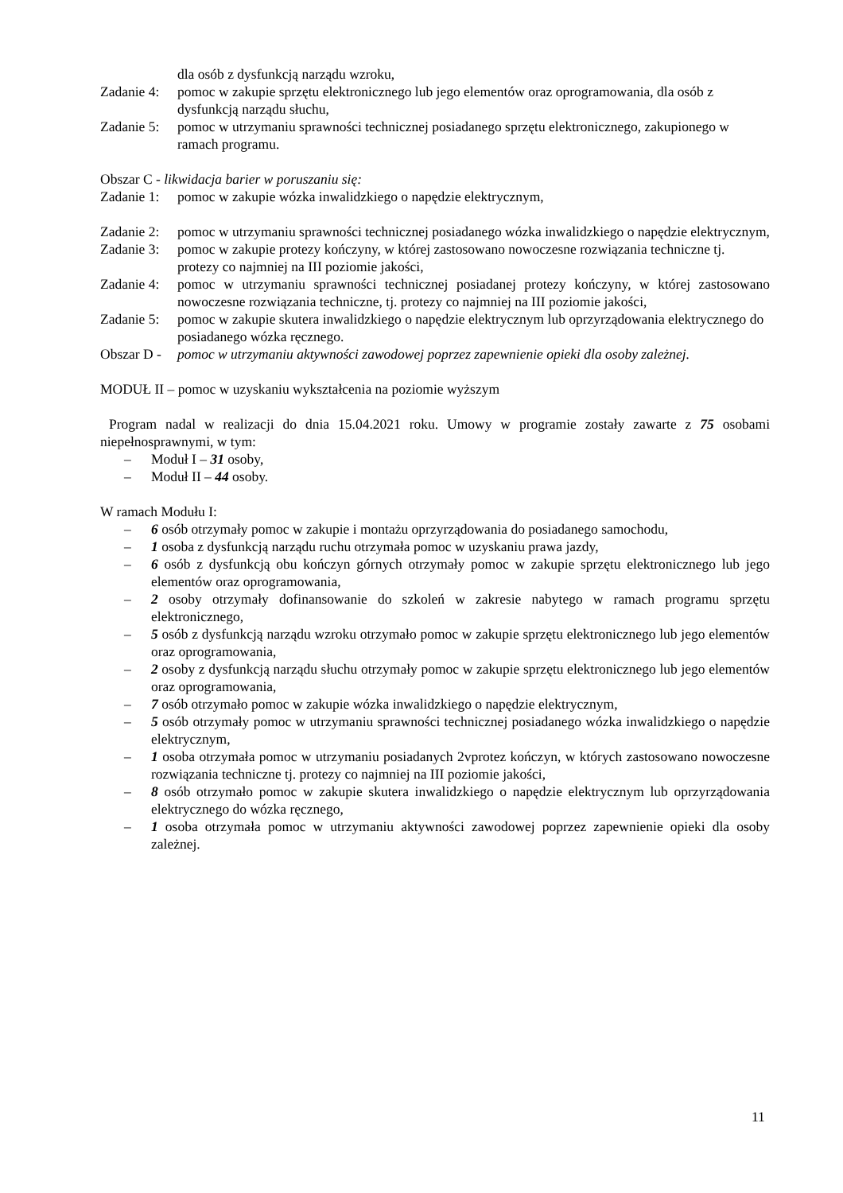dla osób z dysfunkcją narządu wzroku,
Zadanie 4: pomoc w zakupie sprzętu elektronicznego lub jego elementów oraz oprogramowania, dla osób z dysfunkcją narządu słuchu,
Zadanie 5: pomoc w utrzymaniu sprawności technicznej posiadanego sprzętu elektronicznego, zakupionego w ramach programu.
Obszar C - likwidacja barier w poruszaniu się:
Zadanie 1: pomoc w zakupie wózka inwalidzkiego o napędzie elektrycznym,
Zadanie 2: pomoc w utrzymaniu sprawności technicznej posiadanego wózka inwalidzkiego o napędzie elektrycznym,
Zadanie 3: pomoc w zakupie protezy kończyny, w której zastosowano nowoczesne rozwiązania techniczne tj. protezy co najmniej na III poziomie jakości,
Zadanie 4: pomoc w utrzymaniu sprawności technicznej posiadanej protezy kończyny, w której zastosowano nowoczesne rozwiązania techniczne, tj. protezy co najmniej na III poziomie jakości,
Zadanie 5: pomoc w zakupie skutera inwalidzkiego o napędzie elektrycznym lub oprzyrządowania elektrycznego do posiadanego wózka ręcznego.
Obszar D - pomoc w utrzymaniu aktywności zawodowej poprzez zapewnienie opieki dla osoby zależnej.
MODUŁ II – pomoc w uzyskaniu wykształcenia na poziomie wyższym
Program nadal w realizacji do dnia 15.04.2021 roku. Umowy w programie zostały zawarte z 75 osobami niepełnosprawnymi, w tym:
– Moduł I – 31 osoby,
– Moduł II – 44 osoby.
W ramach Modułu I:
– 6 osób otrzymały pomoc w zakupie i montażu oprzyrządowania do posiadanego samochodu,
– 1 osoba z dysfunkcją narządu ruchu otrzymała pomoc w uzyskaniu prawa jazdy,
– 6 osób z dysfunkcją obu kończyn górnych otrzymały pomoc w zakupie sprzętu elektronicznego lub jego elementów oraz oprogramowania,
– 2 osoby otrzymały dofinansowanie do szkoleń w zakresie nabytego w ramach programu sprzętu elektronicznego,
– 5 osób z dysfunkcją narządu wzroku otrzymało pomoc w zakupie sprzętu elektronicznego lub jego elementów oraz oprogramowania,
– 2 osoby z dysfunkcją narządu słuchu otrzymały pomoc w zakupie sprzętu elektronicznego lub jego elementów oraz oprogramowania,
– 7 osób otrzymało pomoc w zakupie wózka inwalidzkiego o napędzie elektrycznym,
– 5 osób otrzymały pomoc w utrzymaniu sprawności technicznej posiadanego wózka inwalidzkiego o napędzie elektrycznym,
– 1 osoba otrzymała pomoc w utrzymaniu posiadanych 2vprotez kończyn, w których zastosowano nowoczesne rozwiązania techniczne tj. protezy co najmniej na III poziomie jakości,
– 8 osób otrzymało pomoc w zakupie skutera inwalidzkiego o napędzie elektrycznym lub oprzyrządowania elektrycznego do wózka ręcznego,
– 1 osoba otrzymała pomoc w utrzymaniu aktywności zawodowej poprzez zapewnienie opieki dla osoby zależnej.
11